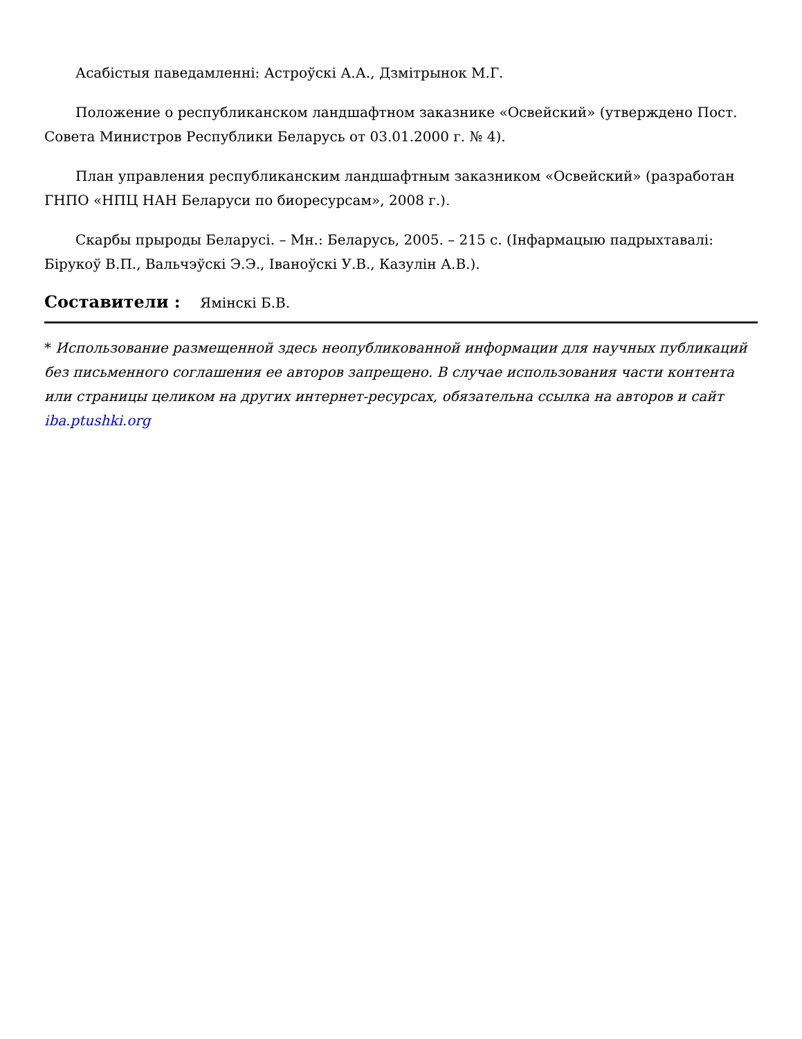Асабістыя паведамленні: Астроўскі А.А., Дзмітрынок М.Г.
Положение о республиканском ландшафтном заказнике «Освейский» (утверждено Пост. Совета Министров Республики Беларусь от 03.01.2000 г. № 4).
План управления республиканским ландшафтным заказником «Освейский» (разработан ГНПО «НПЦ НАН Беларуси по биоресурсам», 2008 г.).
Скарбы прыроды Беларусі. – Мн.: Беларусь, 2005. – 215 с. (Інфармацыю падрыхтавалі: Бірукоў В.П., Вальчэўскі Э.Э., Іваноўскі У.В., Казулін А.В.).
Составители : Ямінскі Б.В.
* Использование размещенной здесь неопубликованной информации для научных публикаций без письменного соглашения ее авторов запрещено. В случае использования части контента или страницы целиком на других интернет-ресурсах, обязательна ссылка на авторов и сайт iba.ptushki.org